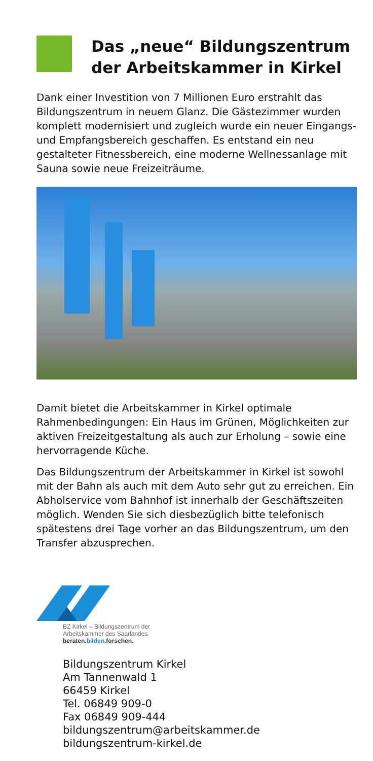Das „neue“ Bildungszentrum der Arbeitskammer in Kirkel
Dank einer Investition von 7 Millionen Euro erstrahlt das Bildungszentrum in neuem Glanz. Die Gästezimmer wurden komplett modernisiert und zugleich wurde ein neuer Eingangs- und Empfangsbereich geschaffen. Es entstand ein neu gestalteter Fitnessbereich, eine moderne Wellnessanlage mit Sauna sowie neue Freizeiträume.
Damit bietet die Arbeitskammer in Kirkel optimale Rahmenbedingungen: Ein Haus im Grünen, Möglichkeiten zur aktiven Freizeitgestaltung als auch zur Erholung – sowie eine hervorragende Küche.
Das Bildungszentrum der Arbeitskammer in Kirkel ist sowohl mit der Bahn als auch mit dem Auto sehr gut zu erreichen. Ein Abholservice vom Bahnhof ist innerhalb der Geschäftszeiten möglich. Wenden Sie sich diesbezüglich bitte telefonisch spätestens drei Tage vorher an das Bildungszentrum, um den Transfer abzusprechen.
BZ Kirkel – Bildungszentrum der
Arbeitskammer des Saarlandes
beraten.bilden.forschen.
Bildungszentrum Kirkel
Am Tannenwald 1
66459 Kirkel
Tel. 06849 909-0
Fax 06849 909-444
bildungszentrum@arbeitskammer.de
bildungszentrum-kirkel.de